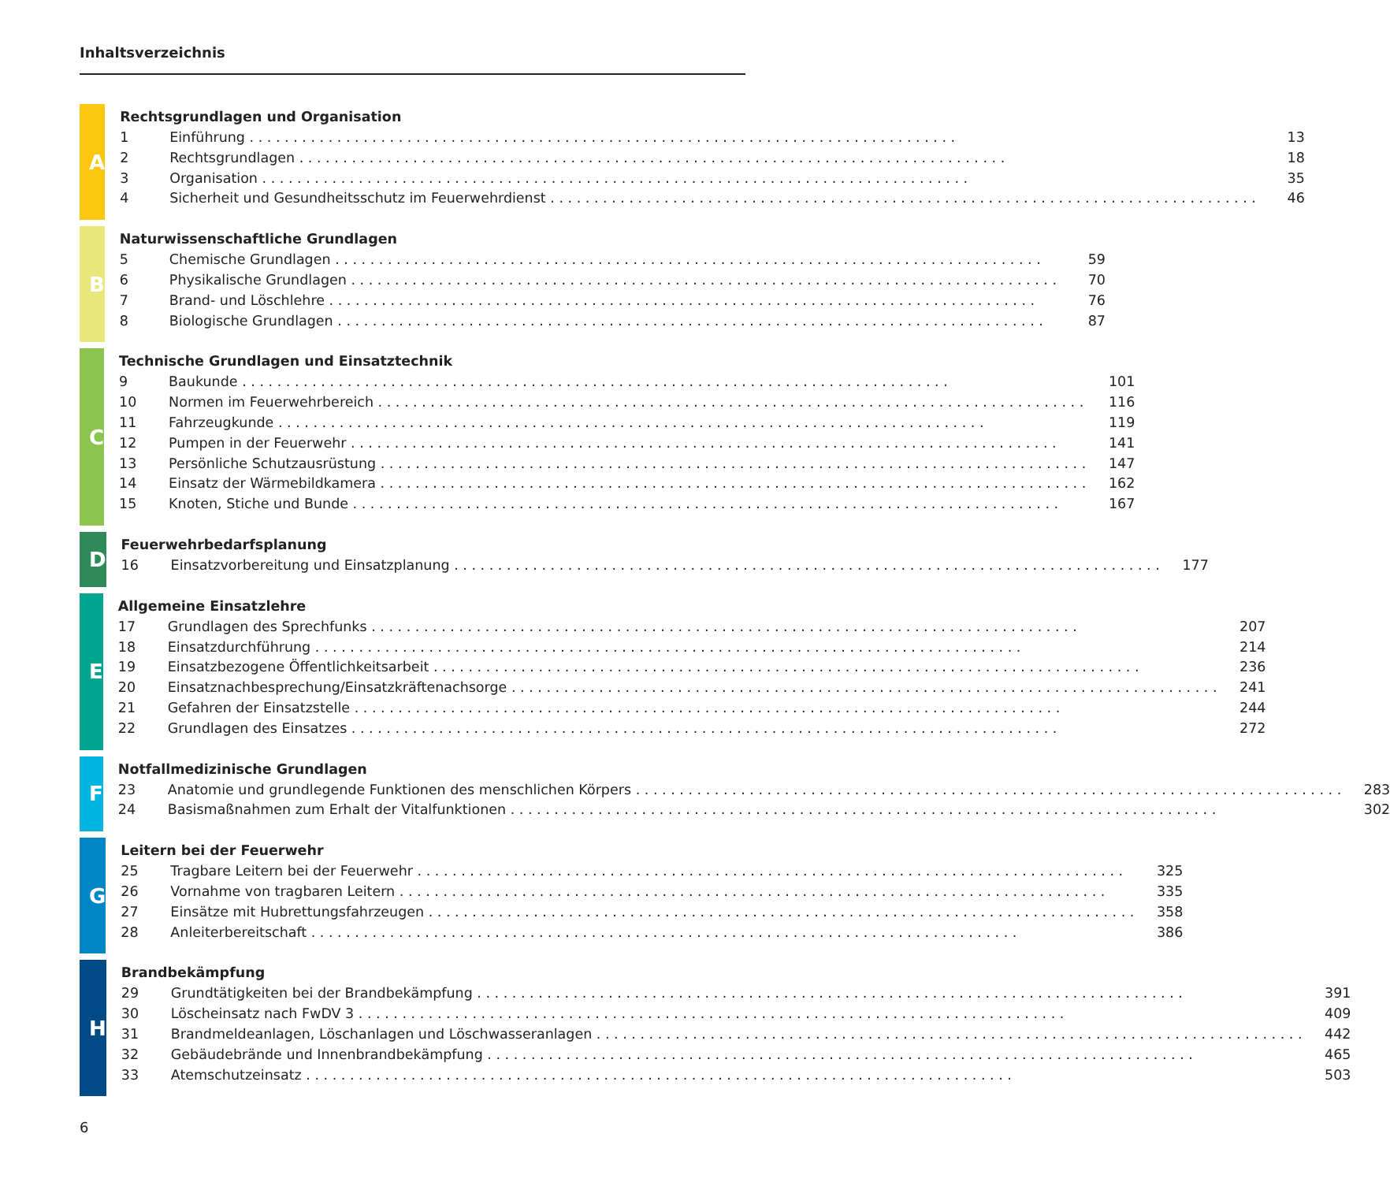Inhaltsverzeichnis
A
Rechtsgrundlagen und Organisation
1 Einführung 13
2 Rechtsgrundlagen 18
3 Organisation 35
4 Sicherheit und Gesundheitsschutz im Feuerwehrdienst 46
B
Naturwissenschaftliche Grundlagen
5 Chemische Grundlagen 59
6 Physikalische Grundlagen 70
7 Brand- und Löschlehre 76
8 Biologische Grundlagen 87
C
Technische Grundlagen und Einsatztechnik
9 Baukunde 101
10 Normen im Feuerwehrbereich 116
11 Fahrzeugkunde 119
12 Pumpen in der Feuerwehr 141
13 Persönliche Schutzausrüstung 147
14 Einsatz der Wärmebildkamera 162
15 Knoten, Stiche und Bunde 167
D
Feuerwehrbedarfsplanung
16 Einsatzvorbereitung und Einsatzplanung 177
E
Allgemeine Einsatzlehre
17 Grundlagen des Sprechfunks 207
18 Einsatzdurchführung 214
19 Einsatzbezogene Öffentlichkeitsarbeit 236
20 Einsatznachbesprechung/Einsatzkräftenachsorge 241
21 Gefahren der Einsatzstelle 244
22 Grundlagen des Einsatzes 272
F
Notfallmedizinische Grundlagen
23 Anatomie und grundlegende Funktionen des menschlichen Körpers 283
24 Basismaßnahmen zum Erhalt der Vitalfunktionen 302
G
Leitern bei der Feuerwehr
25 Tragbare Leitern bei der Feuerwehr 325
26 Vornahme von tragbaren Leitern 335
27 Einsätze mit Hubrettungsfahrzeugen 358
28 Anleiterbereitschaft 386
H
Brandbekämpfung
29 Grundtätigkeiten bei der Brandbekämpfung 391
30 Löscheinsatz nach FwDV 3 409
31 Brandmeldeanlagen, Löschanlagen und Löschwasseranlagen 442
32 Gebäudebrände und Innenbrandbekämpfung 465
33 Atemschutzeinsatz 503
6